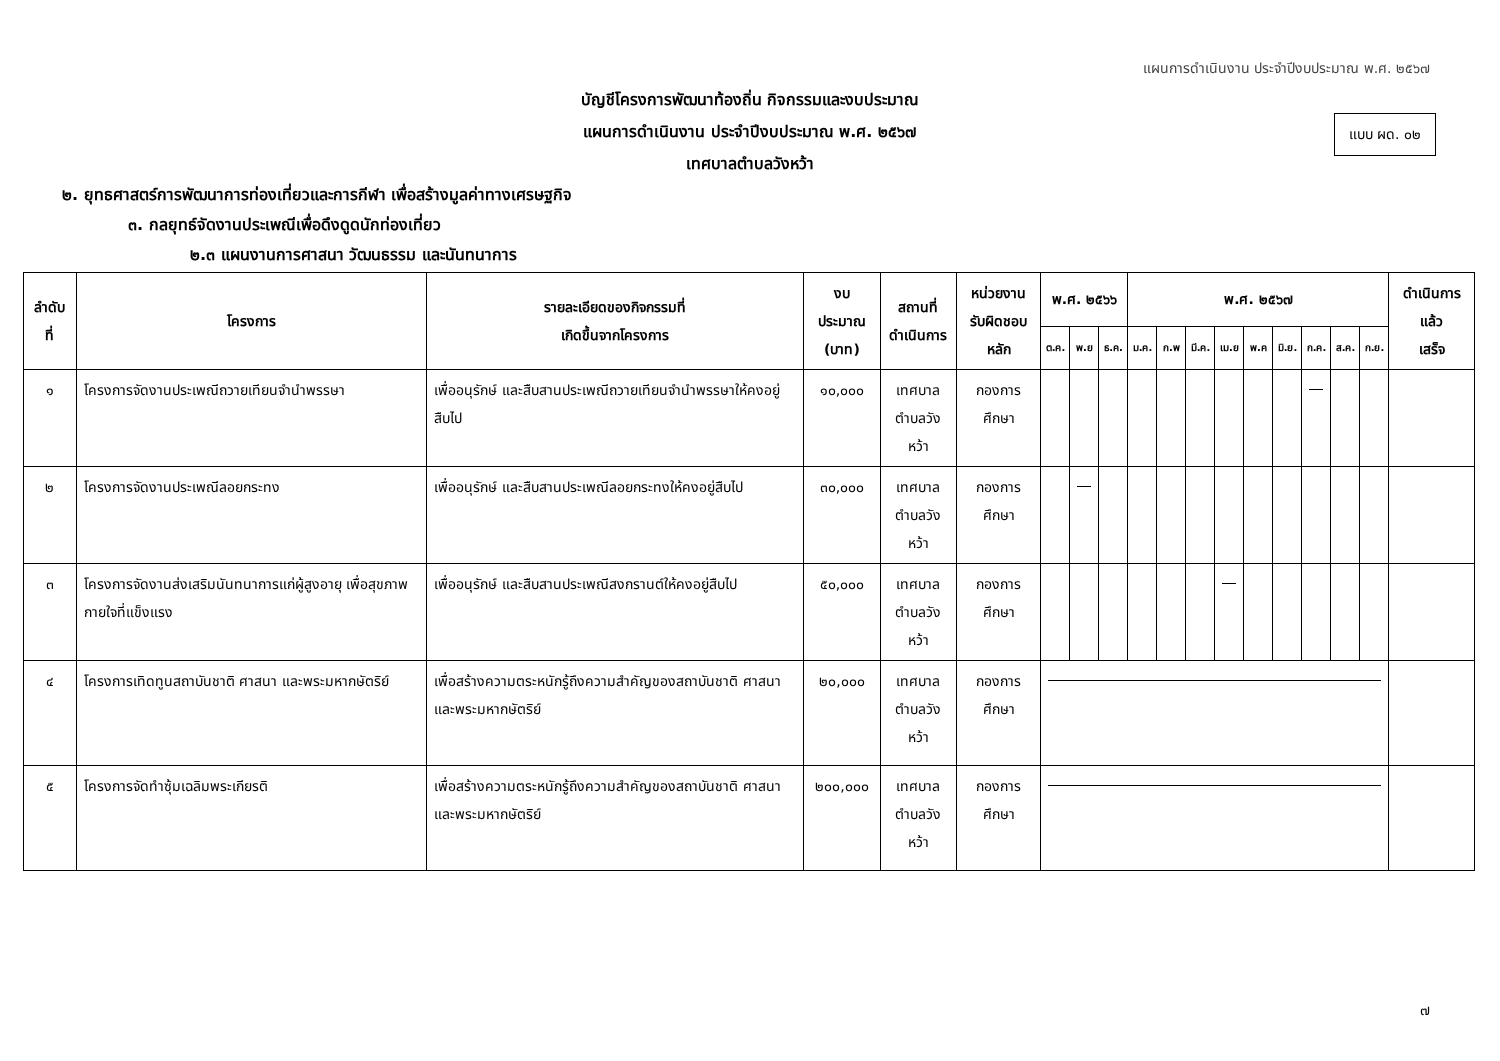แผนการดำเนินงาน ประจำปีงบประมาณ พ.ศ. ๒๕๖๗
แบบ ผด. ๐๒
บัญชีโครงการพัฒนาท้องถิ่น กิจกรรมและงบประมาณ
แผนการดำเนินงาน ประจำปีงบประมาณ พ.ศ. ๒๕๖๗
เทศบาลตำบลวังหว้า
๒. ยุทธศาสตร์การพัฒนาการท่องเที่ยวและการกีฬา เพื่อสร้างมูลค่าทางเศรษฐกิจ
๓. กลยุทธ์จัดงานประเพณีเพื่อดึงดูดนักท่องเที่ยว
๒.๓ แผนงานการศาสนา วัฒนธรรม และนันทนาการ
| ลำดับที่ | โครงการ | รายละเอียดของกิจกรรมที่ เกิดขึ้นจากโครงการ | งบประมาณ (บาท) | สถานที่ ดำเนินการ | หน่วยงาน รับผิดชอบหลัก | พ.ศ. ๒๕๖๖ | | | พ.ศ. ๒๕๖๗ | | | | | | | | | ดำเนินการแล้ว เสร็จ |
| --- | --- | --- | --- | --- | --- | --- | --- | --- | --- | --- | --- | --- | --- | --- | --- | --- | --- | --- |
| | | | | | | ต.ค. | พ.ย | ธ.ค. | ม.ค. | ก.พ | มี.ค. | เม.ย | พ.ค | มิ.ย. | ก.ค. | ส.ค. | ก.ย. | |
| ๑ | โครงการจัดงานประเพณีถวายเทียนจำนำพรรษา | เพื่ออนุรักษ์ และสืบสานประเพณีถวายเทียนจำนำพรรษาให้คงอยู่สืบไป | ๑๐,๐๐๐ | เทศบาล ตำบลวังหว้า | กองการศึกษา | | | | | | | | | | | | | |
| ๒ | โครงการจัดงานประเพณีลอยกระทง | เพื่ออนุรักษ์ และสืบสานประเพณีลอยกระทงให้คงอยู่สืบไป | ๓๐,๐๐๐ | เทศบาล ตำบลวังหว้า | กองการศึกษา | | | | | | | | | | | | | |
| ๓ | โครงการจัดงานส่งเสริมนันทนาการแก่ผู้สูงอายุ เพื่อสุขภาพกายใจที่แข็งแรง | เพื่ออนุรักษ์ และสืบสานประเพณีสงกรานต์ให้คงอยู่สืบไป | ๕๐,๐๐๐ | เทศบาล ตำบลวังหว้า | กองการศึกษา | | | | | | | | | | | | | |
| ๔ | โครงการเทิดทูนสถาบันชาติ ศาสนา และพระมหากษัตริย์ | เพื่อสร้างความตระหนักรู้ถึงความสำคัญของสถาบันชาติ ศาสนา และพระมหากษัตริย์ | ๒๐,๐๐๐ | เทศบาล ตำบลวังหว้า | กองการศึกษา | | | | | | | | | | | | | |
| ๕ | โครงการจัดทำซุ้มเฉลิมพระเกียรติ | เพื่อสร้างความตระหนักรู้ถึงความสำคัญของสถาบันชาติ ศาสนา และพระมหากษัตริย์ | ๒๐๐,๐๐๐ | เทศบาล ตำบลวังหว้า | กองการศึกษา | | | | | | | | | | | | | |
๗